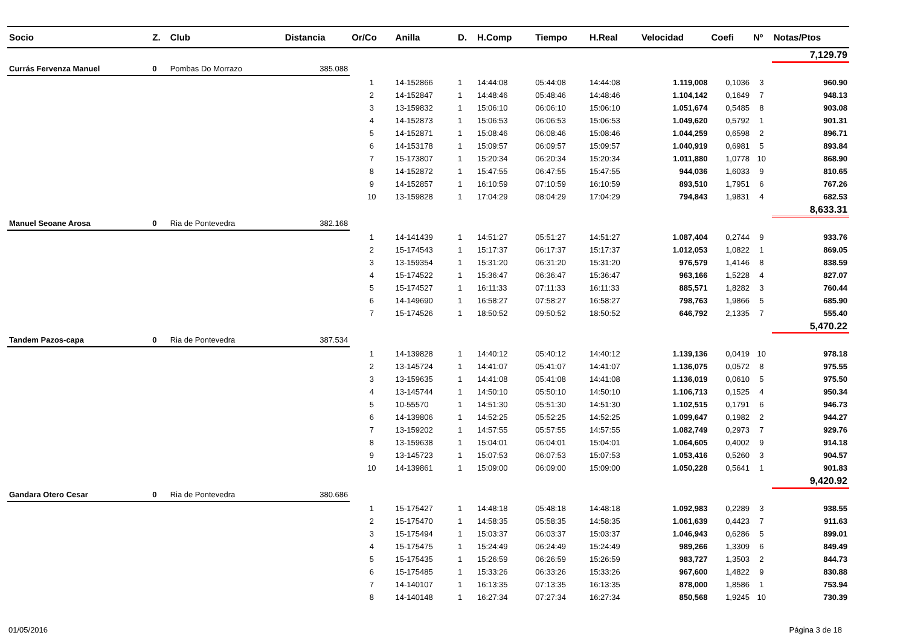| Socio | Z. | Club | Distancia | Or/Co | Anilla | D. | H.Comp | Tiempo | H.Real | Velocidad | Coefi | Nº | Notas/Ptos |
| --- | --- | --- | --- | --- | --- | --- | --- | --- | --- | --- | --- | --- | --- |
| | | | | | | | | | | | | | 7,129.79 |
| Currás Fervenza Manuel | 0 | Pombas Do Morrazo | 385.088 | | | | | | | | | | |
| | | | | 1 | 14-152866 | 1 | 14:44:08 | 05:44:08 | 14:44:08 | 1.119,008 | 0,1036 | 3 | 960.90 |
| | | | | 2 | 14-152847 | 1 | 14:48:46 | 05:48:46 | 14:48:46 | 1.104,142 | 0,1649 | 7 | 948.13 |
| | | | | 3 | 13-159832 | 1 | 15:06:10 | 06:06:10 | 15:06:10 | 1.051,674 | 0,5485 | 8 | 903.08 |
| | | | | 4 | 14-152873 | 1 | 15:06:53 | 06:06:53 | 15:06:53 | 1.049,620 | 0,5792 | 1 | 901.31 |
| | | | | 5 | 14-152871 | 1 | 15:08:46 | 06:08:46 | 15:08:46 | 1.044,259 | 0,6598 | 2 | 896.71 |
| | | | | 6 | 14-153178 | 1 | 15:09:57 | 06:09:57 | 15:09:57 | 1.040,919 | 0,6981 | 5 | 893.84 |
| | | | | 7 | 15-173807 | 1 | 15:20:34 | 06:20:34 | 15:20:34 | 1.011,880 | 1,0778 | 10 | 868.90 |
| | | | | 8 | 14-152872 | 1 | 15:47:55 | 06:47:55 | 15:47:55 | 944,036 | 1,6033 | 9 | 810.65 |
| | | | | 9 | 14-152857 | 1 | 16:10:59 | 07:10:59 | 16:10:59 | 893,510 | 1,7951 | 6 | 767.26 |
| | | | | 10 | 13-159828 | 1 | 17:04:29 | 08:04:29 | 17:04:29 | 794,843 | 1,9831 | 4 | 682.53 |
| | | | | | | | | | | | | | 8,633.31 |
| Manuel Seoane Arosa | 0 | Ria de Pontevedra | 382.168 | | | | | | | | | | |
| | | | | 1 | 14-141439 | 1 | 14:51:27 | 05:51:27 | 14:51:27 | 1.087,404 | 0,2744 | 9 | 933.76 |
| | | | | 2 | 15-174543 | 1 | 15:17:37 | 06:17:37 | 15:17:37 | 1.012,053 | 1,0822 | 1 | 869.05 |
| | | | | 3 | 13-159354 | 1 | 15:31:20 | 06:31:20 | 15:31:20 | 976,579 | 1,4146 | 8 | 838.59 |
| | | | | 4 | 15-174522 | 1 | 15:36:47 | 06:36:47 | 15:36:47 | 963,166 | 1,5228 | 4 | 827.07 |
| | | | | 5 | 15-174527 | 1 | 16:11:33 | 07:11:33 | 16:11:33 | 885,571 | 1,8282 | 3 | 760.44 |
| | | | | 6 | 14-149690 | 1 | 16:58:27 | 07:58:27 | 16:58:27 | 798,763 | 1,9866 | 5 | 685.90 |
| | | | | 7 | 15-174526 | 1 | 18:50:52 | 09:50:52 | 18:50:52 | 646,792 | 2,1335 | 7 | 555.40 |
| | | | | | | | | | | | | | 5,470.22 |
| Tandem Pazos-capa | 0 | Ria de Pontevedra | 387.534 | | | | | | | | | | |
| | | | | 1 | 14-139828 | 1 | 14:40:12 | 05:40:12 | 14:40:12 | 1.139,136 | 0,0419 | 10 | 978.18 |
| | | | | 2 | 13-145724 | 1 | 14:41:07 | 05:41:07 | 14:41:07 | 1.136,075 | 0,0572 | 8 | 975.55 |
| | | | | 3 | 13-159635 | 1 | 14:41:08 | 05:41:08 | 14:41:08 | 1.136,019 | 0,0610 | 5 | 975.50 |
| | | | | 4 | 13-145744 | 1 | 14:50:10 | 05:50:10 | 14:50:10 | 1.106,713 | 0,1525 | 4 | 950.34 |
| | | | | 5 | 10-55570 | 1 | 14:51:30 | 05:51:30 | 14:51:30 | 1.102,515 | 0,1791 | 6 | 946.73 |
| | | | | 6 | 14-139806 | 1 | 14:52:25 | 05:52:25 | 14:52:25 | 1.099,647 | 0,1982 | 2 | 944.27 |
| | | | | 7 | 13-159202 | 1 | 14:57:55 | 05:57:55 | 14:57:55 | 1.082,749 | 0,2973 | 7 | 929.76 |
| | | | | 8 | 13-159638 | 1 | 15:04:01 | 06:04:01 | 15:04:01 | 1.064,605 | 0,4002 | 9 | 914.18 |
| | | | | 9 | 13-145723 | 1 | 15:07:53 | 06:07:53 | 15:07:53 | 1.053,416 | 0,5260 | 3 | 904.57 |
| | | | | 10 | 14-139861 | 1 | 15:09:00 | 06:09:00 | 15:09:00 | 1.050,228 | 0,5641 | 1 | 901.83 |
| | | | | | | | | | | | | | 9,420.92 |
| Gandara Otero Cesar | 0 | Ria de Pontevedra | 380.686 | | | | | | | | | | |
| | | | | 1 | 15-175427 | 1 | 14:48:18 | 05:48:18 | 14:48:18 | 1.092,983 | 0,2289 | 3 | 938.55 |
| | | | | 2 | 15-175470 | 1 | 14:58:35 | 05:58:35 | 14:58:35 | 1.061,639 | 0,4423 | 7 | 911.63 |
| | | | | 3 | 15-175494 | 1 | 15:03:37 | 06:03:37 | 15:03:37 | 1.046,943 | 0,6286 | 5 | 899.01 |
| | | | | 4 | 15-175475 | 1 | 15:24:49 | 06:24:49 | 15:24:49 | 989,266 | 1,3309 | 6 | 849.49 |
| | | | | 5 | 15-175435 | 1 | 15:26:59 | 06:26:59 | 15:26:59 | 983,727 | 1,3503 | 2 | 844.73 |
| | | | | 6 | 15-175485 | 1 | 15:33:26 | 06:33:26 | 15:33:26 | 967,600 | 1,4822 | 9 | 830.88 |
| | | | | 7 | 14-140107 | 1 | 16:13:35 | 07:13:35 | 16:13:35 | 878,000 | 1,8586 | 1 | 753.94 |
| | | | | 8 | 14-140148 | 1 | 16:27:34 | 07:27:34 | 16:27:34 | 850,568 | 1,9245 | 10 | 730.39 |
01/05/2016 Página 3 de 18